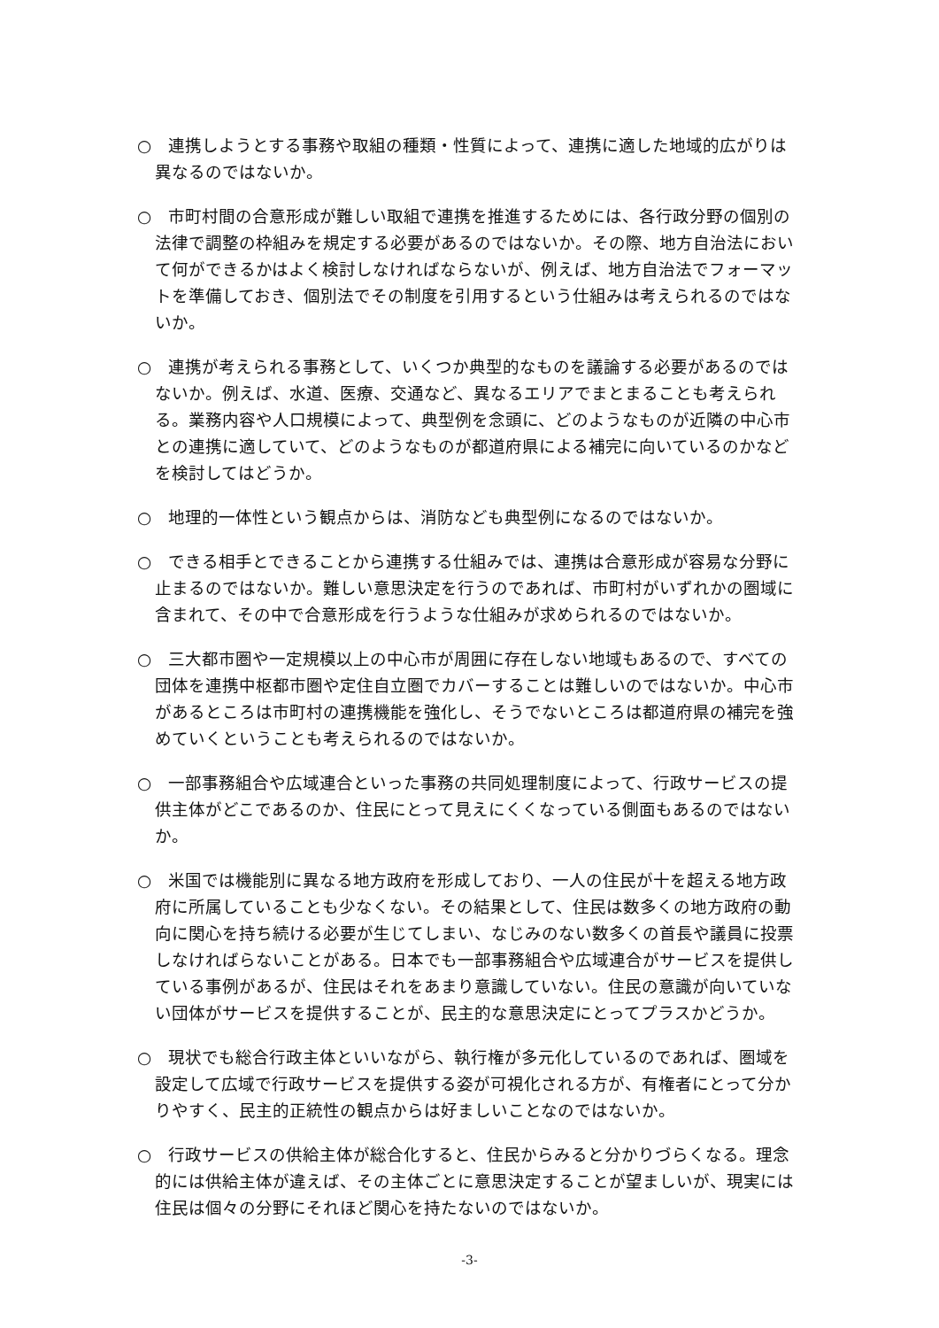○　連携しようとする事務や取組の種類・性質によって、連携に適した地域的広がりは異なるのではないか。
○　市町村間の合意形成が難しい取組で連携を推進するためには、各行政分野の個別の法律で調整の枠組みを規定する必要があるのではないか。その際、地方自治法において何ができるかはよく検討しなければならないが、例えば、地方自治法でフォーマットを準備しておき、個別法でその制度を引用するという仕組みは考えられるのではないか。
○　連携が考えられる事務として、いくつか典型的なものを議論する必要があるのではないか。例えば、水道、医療、交通など、異なるエリアでまとまることも考えられる。業務内容や人口規模によって、典型例を念頭に、どのようなものが近隣の中心市との連携に適していて、どのようなものが都道府県による補完に向いているのかなどを検討してはどうか。
○　地理的一体性という観点からは、消防なども典型例になるのではないか。
○　できる相手とできることから連携する仕組みでは、連携は合意形成が容易な分野に止まるのではないか。難しい意思決定を行うのであれば、市町村がいずれかの圏域に含まれて、その中で合意形成を行うような仕組みが求められるのではないか。
○　三大都市圏や一定規模以上の中心市が周囲に存在しない地域もあるので、すべての団体を連携中枢都市圏や定住自立圏でカバーすることは難しいのではないか。中心市があるところは市町村の連携機能を強化し、そうでないところは都道府県の補完を強めていくということも考えられるのではないか。
○　一部事務組合や広域連合といった事務の共同処理制度によって、行政サービスの提供主体がどこであるのか、住民にとって見えにくくなっている側面もあるのではないか。
○　米国では機能別に異なる地方政府を形成しており、一人の住民が十を超える地方政府に所属していることも少なくない。その結果として、住民は数多くの地方政府の動向に関心を持ち続ける必要が生じてしまい、なじみのない数多くの首長や議員に投票しなければらないことがある。日本でも一部事務組合や広域連合がサービスを提供している事例があるが、住民はそれをあまり意識していない。住民の意識が向いていない団体がサービスを提供することが、民主的な意思決定にとってプラスかどうか。
○　現状でも総合行政主体といいながら、執行権が多元化しているのであれば、圏域を設定して広域で行政サービスを提供する姿が可視化される方が、有権者にとって分かりやすく、民主的正統性の観点からは好ましいことなのではないか。
○　行政サービスの供給主体が総合化すると、住民からみると分かりづらくなる。理念的には供給主体が違えば、その主体ごとに意思決定することが望ましいが、現実には住民は個々の分野にそれほど関心を持たないのではないか。
-3-